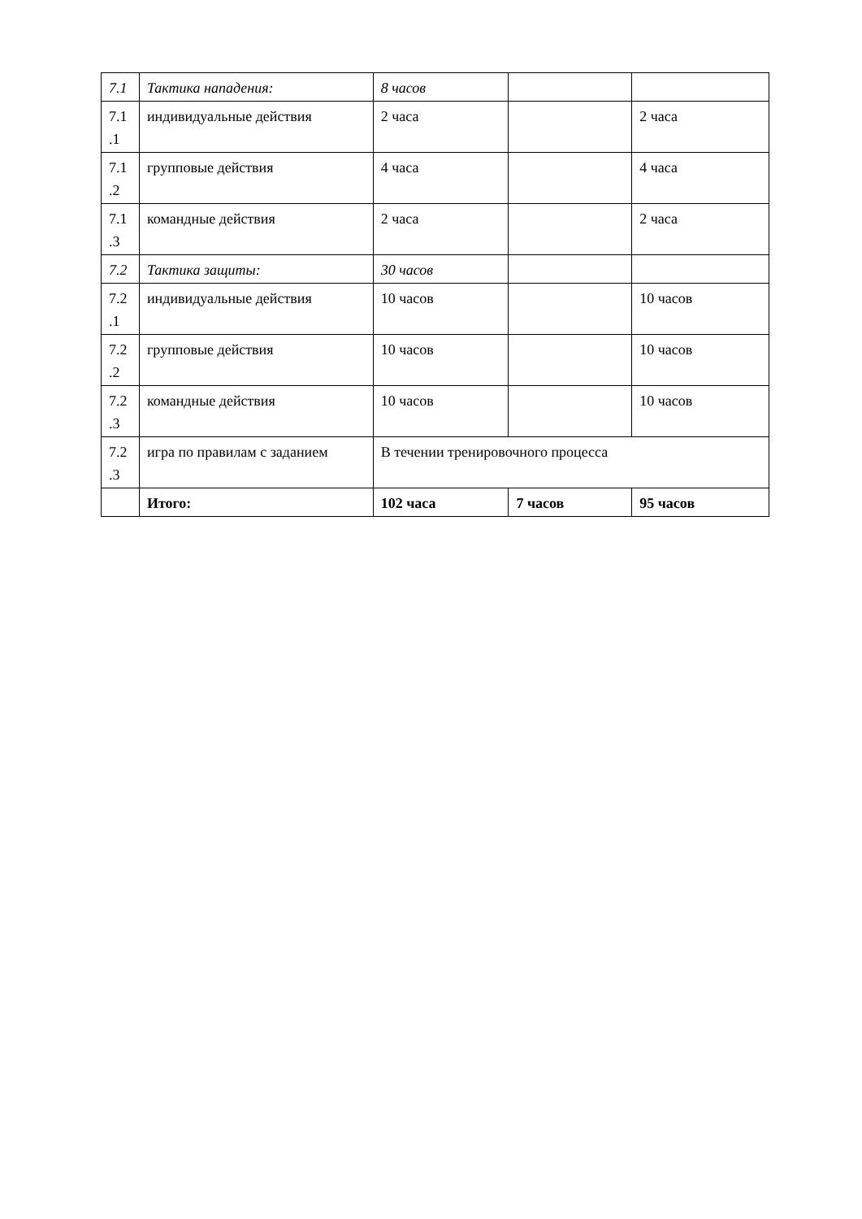| 7.1 | Тактика нападения: | 8 часов | | |
| 7.1 .1 | индивидуальные действия | 2 часа | | 2 часа |
| 7.1 .2 | групповые действия | 4 часа | | 4 часа |
| 7.1 .3 | командные действия | 2 часа | | 2 часа |
| 7.2 | Тактика защиты: | 30 часов | | |
| 7.2 .1 | индивидуальные действия | 10 часов | | 10 часов |
| 7.2 .2 | групповые действия | 10 часов | | 10 часов |
| 7.2 .3 | командные действия | 10 часов | | 10 часов |
| 7.2 .3 | игра по правилам с заданием | В течении тренировочного процесса | | |
| | Итого: | 102 часа | 7 часов | 95 часов |